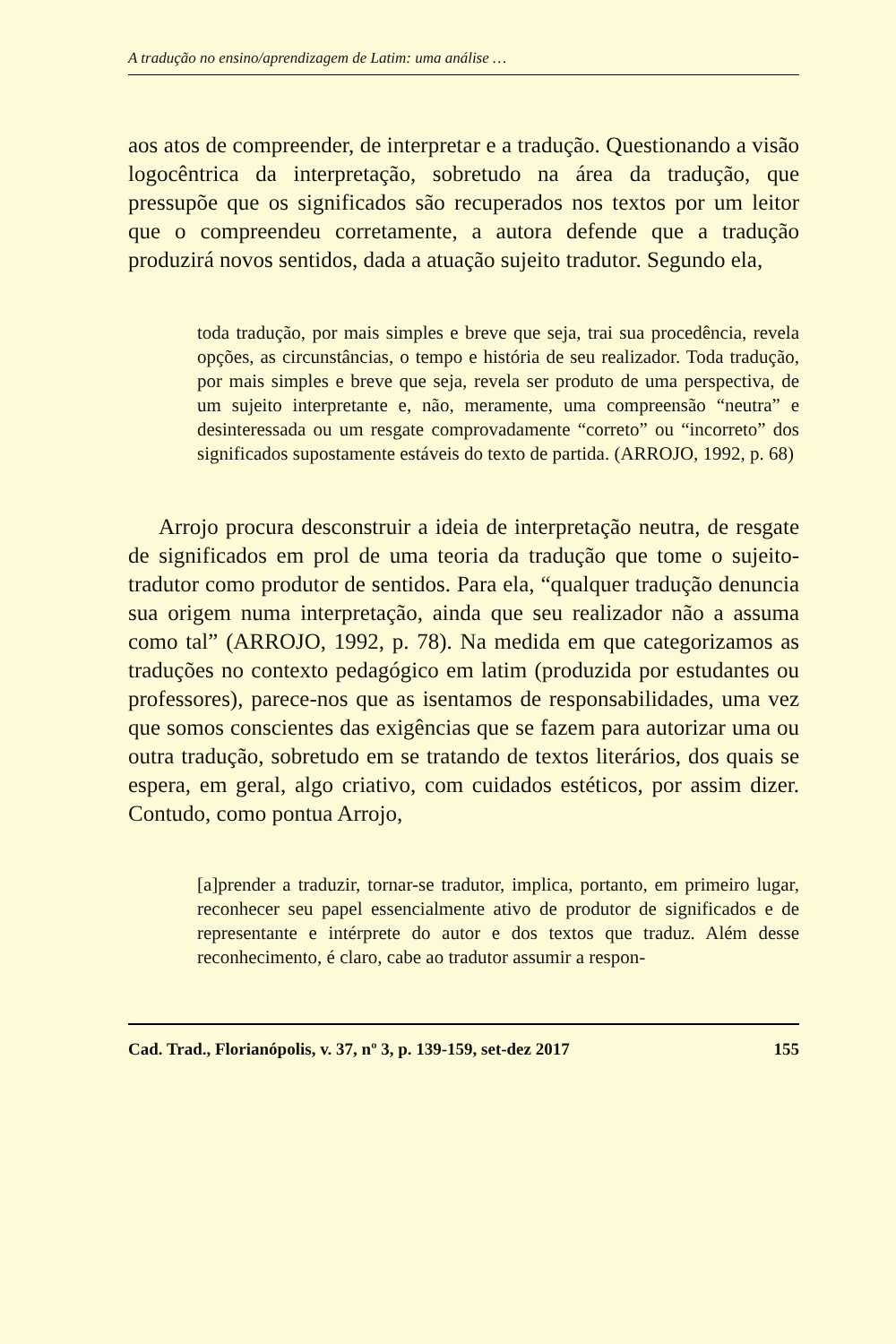A tradução no ensino/aprendizagem de Latim: uma análise …
aos atos de compreender, de interpretar e a tradução. Questionando a visão logocêntrica da interpretação, sobretudo na área da tradução, que pressupõe que os significados são recuperados nos textos por um leitor que o compreendeu corretamente, a autora defende que a tradução produzirá novos sentidos, dada a atuação sujeito tradutor. Segundo ela,
toda tradução, por mais simples e breve que seja, trai sua procedência, revela opções, as circunstâncias, o tempo e história de seu realizador. Toda tradução, por mais simples e breve que seja, revela ser produto de uma perspectiva, de um sujeito interpretante e, não, meramente, uma compreensão “neutra” e desinteressada ou um resgate comprovadamente “correto” ou “incorreto” dos significados supostamente estáveis do texto de partida. (ARROJO, 1992, p. 68)
Arrojo procura desconstruir a ideia de interpretação neutra, de resgate de significados em prol de uma teoria da tradução que tome o sujeito-tradutor como produtor de sentidos. Para ela, “qualquer tradução denuncia sua origem numa interpretação, ainda que seu realizador não a assuma como tal” (ARROJO, 1992, p. 78). Na medida em que categorizamos as traduções no contexto pedagógico em latim (produzida por estudantes ou professores), parece-nos que as isentamos de responsabilidades, uma vez que somos conscientes das exigências que se fazem para autorizar uma ou outra tradução, sobretudo em se tratando de textos literários, dos quais se espera, em geral, algo criativo, com cuidados estéticos, por assim dizer. Contudo, como pontua Arrojo,
[a]prender a traduzir, tornar-se tradutor, implica, portanto, em primeiro lugar, reconhecer seu papel essencialmente ativo de produtor de significados e de representante e intérprete do autor e dos textos que traduz. Além desse reconhecimento, é claro, cabe ao tradutor assumir a respon-
Cad. Trad., Florianópolis, v. 37, nº 3, p. 139-159, set-dez 2017 155